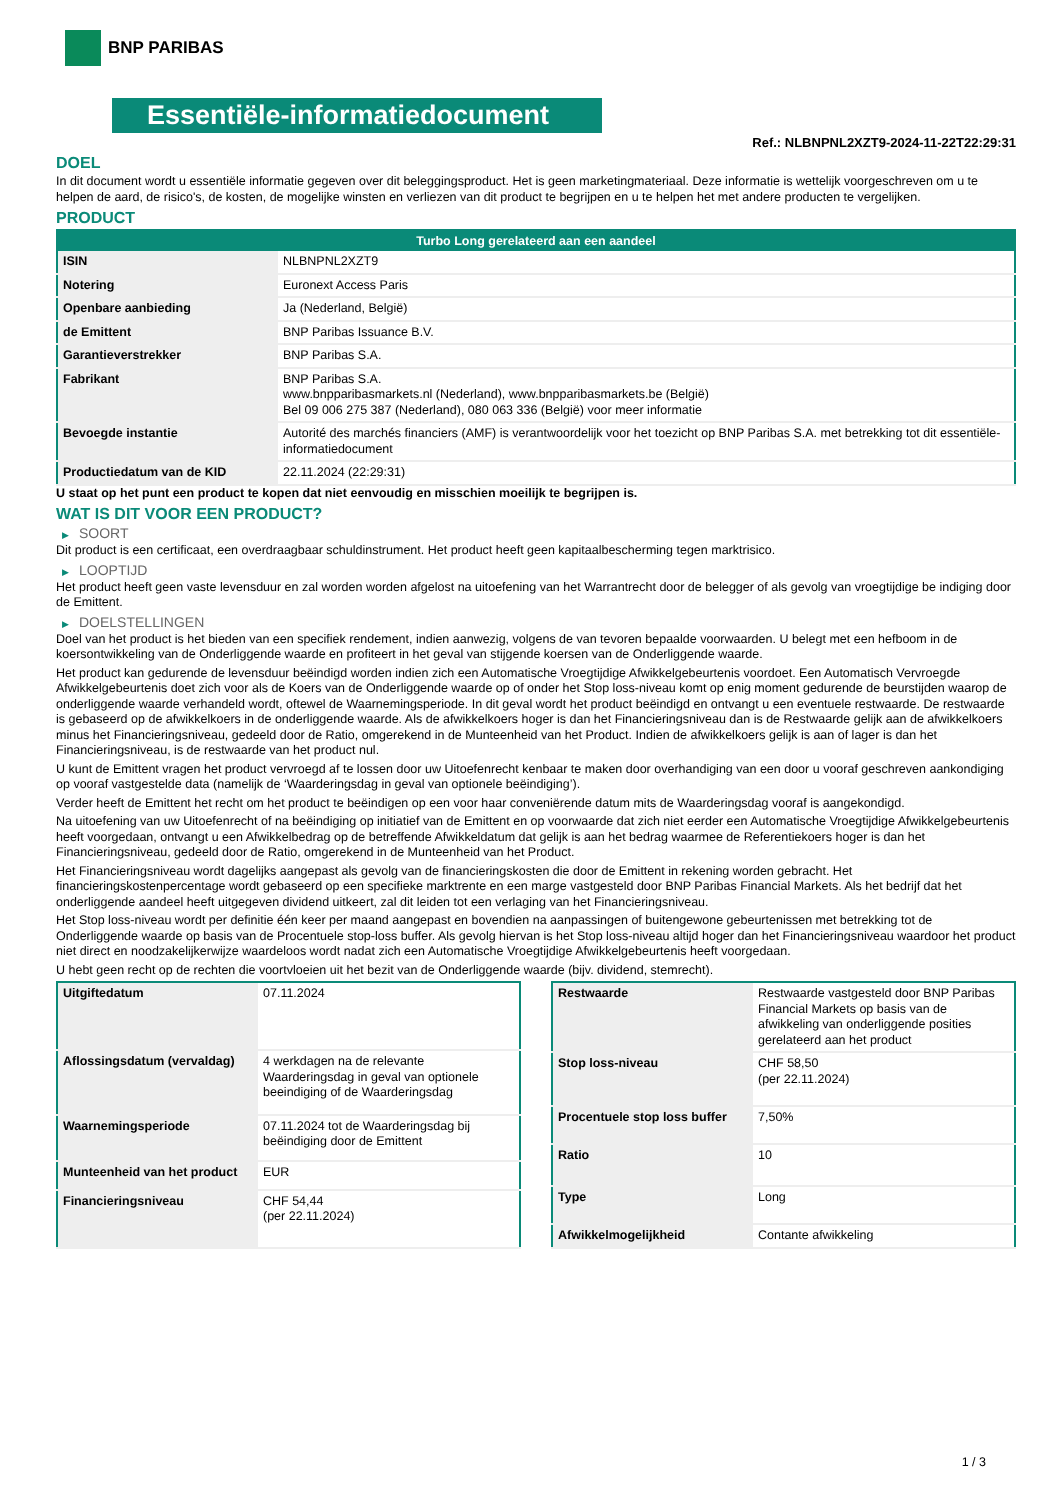BNP PARIBAS
Essentiële-informatiedocument
Ref.: NLBNPNL2XZT9-2024-11-22T22:29:31
DOEL
In dit document wordt u essentiële informatie gegeven over dit beleggingsproduct. Het is geen marketingmateriaal. Deze informatie is wettelijk voorgeschreven om u te helpen de aard, de risico's, de kosten, de mogelijke winsten en verliezen van dit product te begrijpen en u te helpen het met andere producten te vergelijken.
PRODUCT
| Turbo Long gerelateerd aan een aandeel | |
| --- | --- |
| ISIN | NLBNPNL2XZT9 |
| Notering | Euronext Access Paris |
| Openbare aanbieding | Ja (Nederland, België) |
| de Emittent | BNP Paribas Issuance B.V. |
| Garantieverstrekker | BNP Paribas S.A. |
| Fabrikant | BNP Paribas S.A. www.bnpparibasmarkets.nl (Nederland), www.bnpparibasmarkets.be (België) Bel 09 006 275 387 (Nederland), 080 063 336 (België) voor meer informatie |
| Bevoegde instantie | Autorité des marchés financiers (AMF) is verantwoordelijk voor het toezicht op BNP Paribas S.A. met betrekking tot dit essentiële-informatiedocument |
| Productiedatum van de KID | 22.11.2024 (22:29:31) |
U staat op het punt een product te kopen dat niet eenvoudig en misschien moeilijk te begrijpen is.
WAT IS DIT VOOR EEN PRODUCT?
▶ SOORT
Dit product is een certificaat, een overdraagbaar schuldinstrument. Het product heeft geen kapitaalbescherming tegen marktrisico.
▶ LOOPTIJD
Het product heeft geen vaste levensduur en zal worden worden afgelost na uitoefening van het Warrantrecht door de belegger of als gevolg van vroegtijdige be indiging door de Emittent.
▶ DOELSTELLINGEN
Doel van het product is het bieden van een specifiek rendement, indien aanwezig, volgens de van tevoren bepaalde voorwaarden. U belegt met een hefboom in de koersontwikkeling van de Onderliggende waarde en profiteert in het geval van stijgende koersen van de Onderliggende waarde.
Het product kan gedurende de levensduur beëindigd worden indien zich een Automatische Vroegtijdige Afwikkelgebeurtenis voordoet. Een Automatisch Vervroegde Afwikkelgebeurtenis doet zich voor als de Koers van de Onderliggende waarde op of onder het Stop loss-niveau komt op enig moment gedurende de beurstijden waarop de onderliggende waarde verhandeld wordt, oftewel de Waarnemingsperiode. In dit geval wordt het product beëindigd en ontvangt u een eventuele restwaarde. De restwaarde is gebaseerd op de afwikkelkoers in de onderliggende waarde. Als de afwikkelkoers hoger is dan het Financieringsniveau dan is de Restwaarde gelijk aan de afwikkelkoers minus het Financieringsniveau, gedeeld door de Ratio, omgerekend in de Munteenheid van het Product. Indien de afwikkelkoers gelijk is aan of lager is dan het Financieringsniveau, is de restwaarde van het product nul.
U kunt de Emittent vragen het product vervroegd af te lossen door uw Uitoefenrecht kenbaar te maken door overhandiging van een door u vooraf geschreven aankondiging op vooraf vastgestelde data (namelijk de ‘Waarderingsdag in geval van optionele beëindiging’).
Verder heeft de Emittent het recht om het product te beëindigen op een voor haar conveniërende datum mits de Waarderingsdag vooraf is aangekondigd.
Na uitoefening van uw Uitoefenrecht of na beëindiging op initiatief van de Emittent en op voorwaarde dat zich niet eerder een Automatische Vroegtijdige Afwikkelgebeurtenis heeft voorgedaan, ontvangt u een Afwikkelbedrag op de betreffende Afwikkeldatum dat gelijk is aan het bedrag waarmee de Referentiekoers hoger is dan het Financieringsniveau, gedeeld door de Ratio, omgerekend in de Munteenheid van het Product.
Het Financieringsniveau wordt dagelijks aangepast als gevolg van de financieringskosten die door de Emittent in rekening worden gebracht. Het financieringskostenpercentage wordt gebaseerd op een specifieke marktrente en een marge vastgesteld door BNP Paribas Financial Markets. Als het bedrijf dat het onderliggende aandeel heeft uitgegeven dividend uitkeert, zal dit leiden tot een verlaging van het Financieringsniveau.
Het Stop loss-niveau wordt per definitie één keer per maand aangepast en bovendien na aanpassingen of buitengewone gebeurtenissen met betrekking tot de Onderliggende waarde op basis van de Procentuele stop-loss buffer. Als gevolg hiervan is het Stop loss-niveau altijd hoger dan het Financieringsniveau waardoor het product niet direct en noodzakelijkerwijze waardeloos wordt nadat zich een Automatische Vroegtijdige Afwikkelgebeurtenis heeft voorgedaan.
U hebt geen recht op de rechten die voortvloeien uit het bezit van de Onderliggende waarde (bijv. dividend, stemrecht).
| Uitgiftedatum | 07.11.2024 |
| Aflossingsdatum (vervaldag) | 4 werkdagen na de relevante Waarderingsdag in geval van optionele beeindiging of de Waarderingsdag |
| Waarnemingsperiode | 07.11.2024 tot de Waarderingsdag bij beëindiging door de Emittent |
| Munteenheid van het product | EUR |
| Financieringsniveau | CHF 54,44 (per 22.11.2024) |
| Restwaarde | Restwaarde vastgesteld door BNP Paribas Financial Markets op basis van de afwikkeling van onderliggende posities gerelateerd aan het product |
| Stop loss-niveau | CHF 58,50 (per 22.11.2024) |
| Procentuele stop loss buffer | 7,50% |
| Ratio | 10 |
| Type | Long |
| Afwikkelmogelijkheid | Contante afwikkeling |
1 / 3